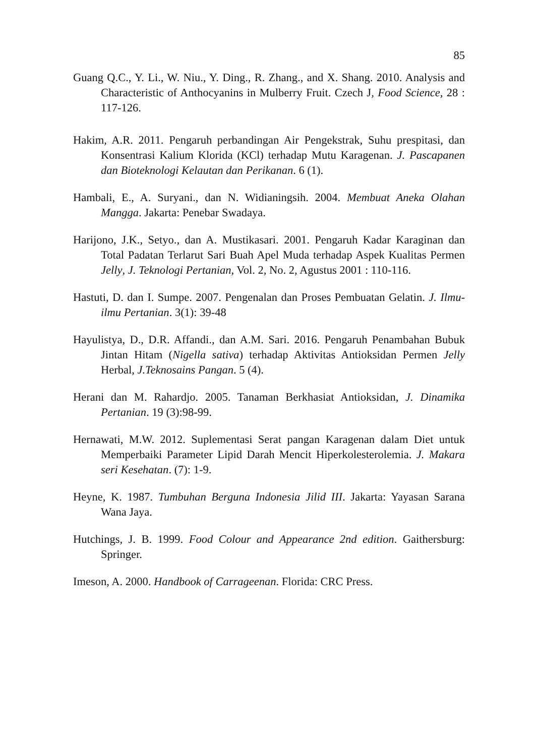85
Guang Q.C., Y. Li., W. Niu., Y. Ding., R. Zhang., and X. Shang. 2010. Analysis and Characteristic of Anthocyanins in Mulberry Fruit. Czech J, Food Science, 28 : 117-126.
Hakim, A.R. 2011. Pengaruh perbandingan Air Pengekstrak, Suhu prespitasi, dan Konsentrasi Kalium Klorida (KCl) terhadap Mutu Karagenan. J. Pascapanen dan Bioteknologi Kelautan dan Perikanan. 6 (1).
Hambali, E., A. Suryani., dan N. Widianingsih. 2004. Membuat Aneka Olahan Mangga. Jakarta: Penebar Swadaya.
Harijono, J.K., Setyo., dan A. Mustikasari. 2001. Pengaruh Kadar Karaginan dan Total Padatan Terlarut Sari Buah Apel Muda terhadap Aspek Kualitas Permen Jelly, J. Teknologi Pertanian, Vol. 2, No. 2, Agustus 2001 : 110-116.
Hastuti, D. dan I. Sumpe. 2007. Pengenalan dan Proses Pembuatan Gelatin. J. Ilmu-ilmu Pertanian. 3(1): 39-48
Hayulistya, D., D.R. Affandi., dan A.M. Sari. 2016. Pengaruh Penambahan Bubuk Jintan Hitam (Nigella sativa) terhadap Aktivitas Antioksidan Permen Jelly Herbal, J.Teknosains Pangan. 5 (4).
Herani dan M. Rahardjo. 2005. Tanaman Berkhasiat Antioksidan, J. Dinamika Pertanian. 19 (3):98-99.
Hernawati, M.W. 2012. Suplementasi Serat pangan Karagenan dalam Diet untuk Memperbaiki Parameter Lipid Darah Mencit Hiperkolesterolemia. J. Makara seri Kesehatan. (7): 1-9.
Heyne, K. 1987. Tumbuhan Berguna Indonesia Jilid III. Jakarta: Yayasan Sarana Wana Jaya.
Hutchings, J. B. 1999. Food Colour and Appearance 2nd edition. Gaithersburg: Springer.
Imeson, A. 2000. Handbook of Carrageenan. Florida: CRC Press.